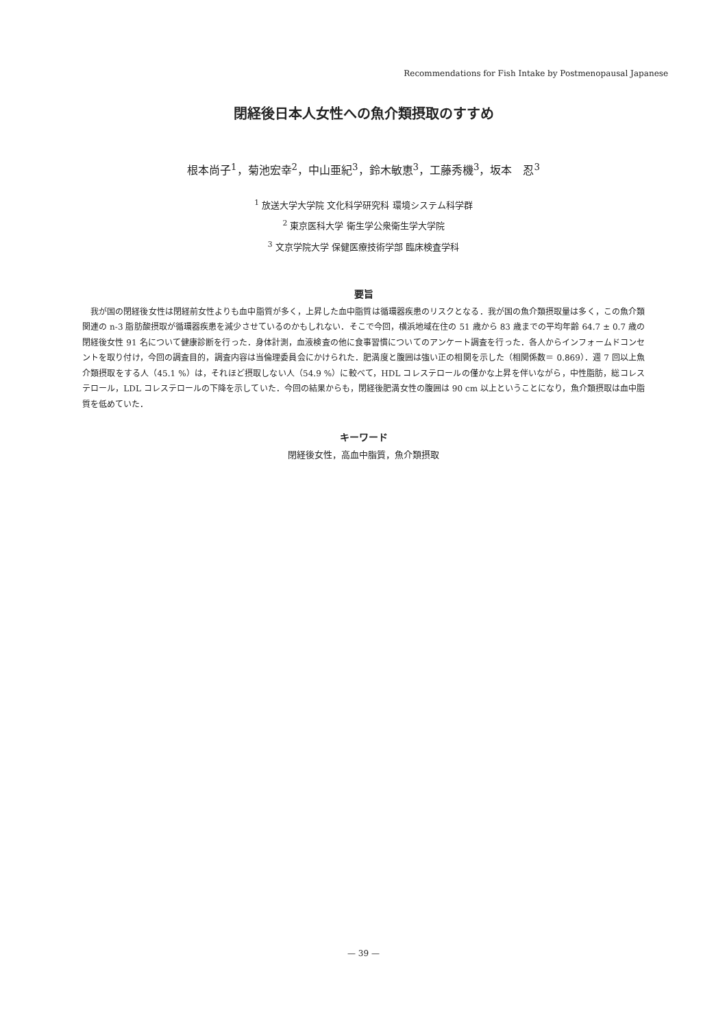Recommendations for Fish Intake by Postmenopausal Japanese
閉経後日本人女性への魚介類摂取のすすめ
根本尚子<sup>1</sup>，菊池宏幸<sup>2</sup>，中山亜紀<sup>3</sup>，鈴木敏恵<sup>3</sup>，工藤秀機<sup>3</sup>，坂本　忍<sup>3</sup>
<sup>1</sup> 放送大学大学院 文化科学研究科 環境システム科学群
<sup>2</sup> 東京医科大学 衛生学公衆衛生学大学院
<sup>3</sup> 文京学院大学 保健医療技術学部 臨床検査学科
要旨
我が国の閉経後女性は閉経前女性よりも血中脂質が多く，上昇した血中脂質は循環器疾患のリスクとなる．我が国の魚介類摂取量は多く，この魚介類関連の n-3 脂肪酸摂取が循環器疾患を減少させているのかもしれない．そこで今回，横浜地域在住の 51 歳から 83 歳までの平均年齢 64.7 ± 0.7 歳の閉経後女性 91 名について健康診断を行った．身体計測，血液検査の他に食事習慣についてのアンケート調査を行った．各人からインフォームドコンセントを取り付け，今回の調査目的，調査内容は当倫理委員会にかけられた．肥満度と腹囲は強い正の相関を示した（相関係数＝ 0.869）．週 7 回以上魚介類摂取をする人（45.1 %）は，それほど摂取しない人（54.9 %）に較べて，HDL コレステロールの僅かな上昇を伴いながら，中性脂肪，総コレステロール，LDL コレステロールの下降を示していた．今回の結果からも，閉経後肥満女性の腹囲は 90 cm 以上ということになり，魚介類摂取は血中脂質を低めていた．
キーワード
閉経後女性，高血中脂質，魚介類摂取
— 39 —